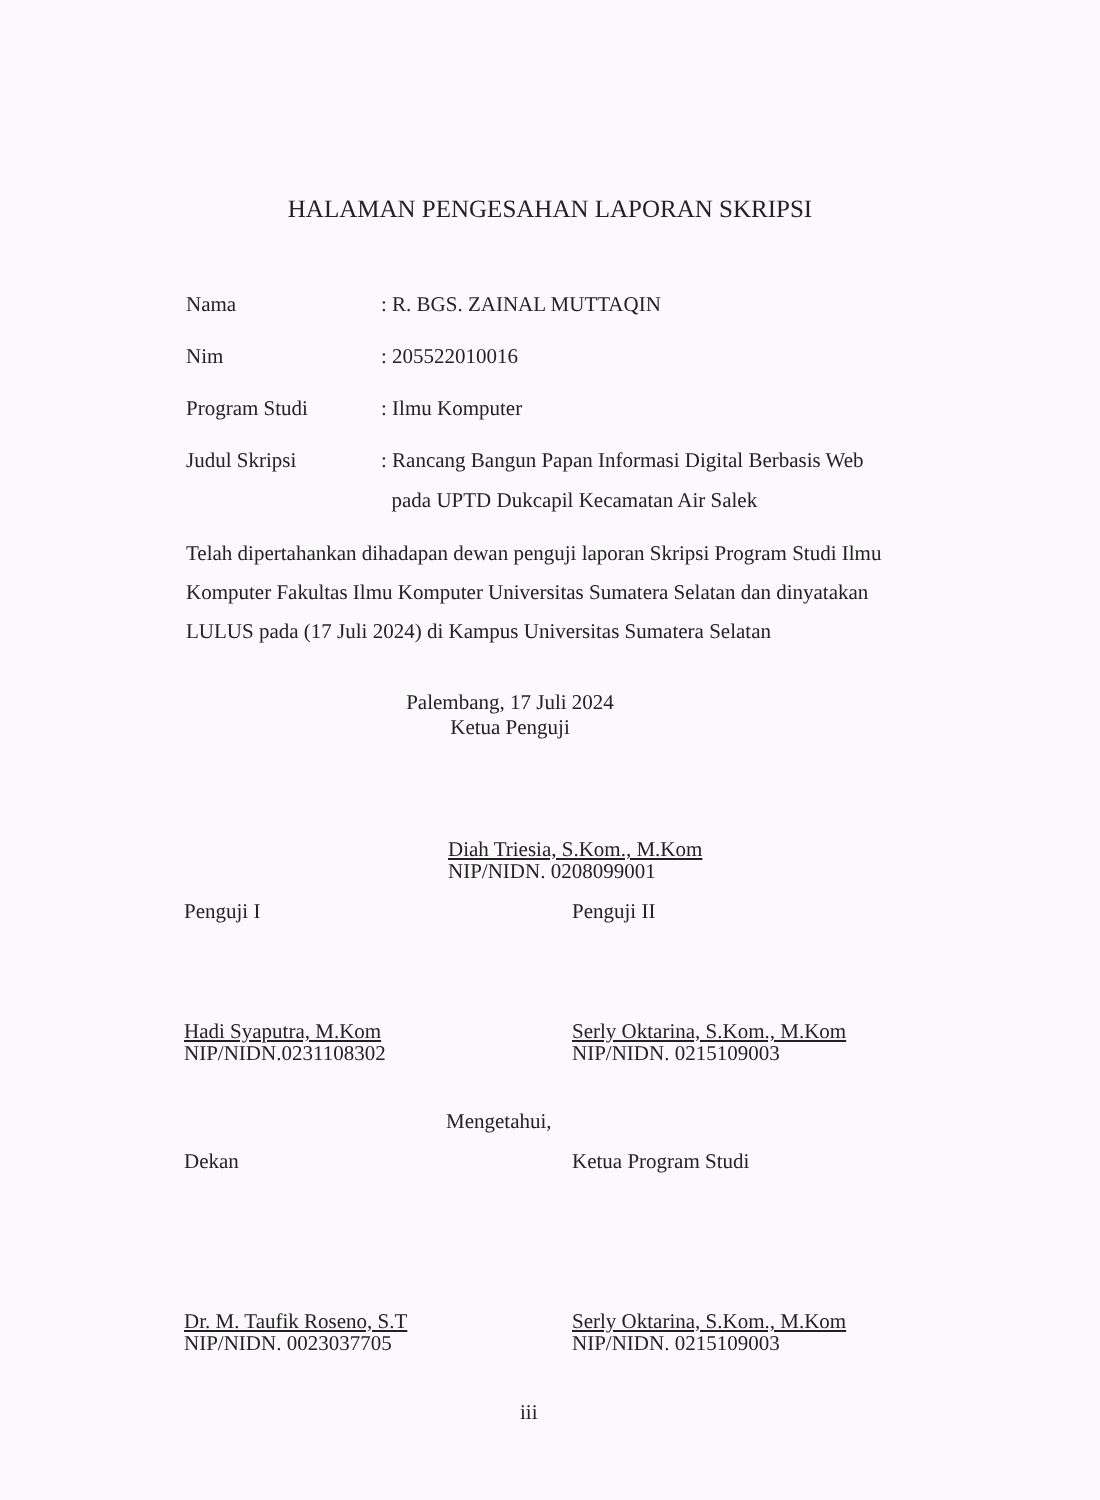HALAMAN PENGESAHAN LAPORAN SKRIPSI
Nama
: R. BGS. ZAINAL MUTTAQIN
Nim
: 205522010016
Program Studi
: Ilmu Komputer
Judul Skripsi
: Rancang Bangun Papan Informasi Digital Berbasis Web
pada UPTD Dukcapil Kecamatan Air Salek
Telah dipertahankan dihadapan dewan penguji laporan Skripsi Program Studi Ilmu Komputer Fakultas Ilmu Komputer Universitas Sumatera Selatan dan dinyatakan LULUS pada (17 Juli 2024) di Kampus Universitas Sumatera Selatan
Palembang, 17 Juli 2024
Ketua Penguji
Diah Triesia, S.Kom., M.Kom
NIP/NIDN. 0208099001
Penguji I Penguji II
Hadi Syaputra, M.Kom
NIP/NIDN.0231108302
Serly Oktarina, S.Kom., M.Kom
NIP/NIDN. 0215109003
Mengetahui,
Dekan Ketua Program Studi
Dr. M. Taufik Roseno, S.T
NIP/NIDN. 0023037705
Serly Oktarina, S.Kom., M.Kom
NIP/NIDN. 0215109003
iii